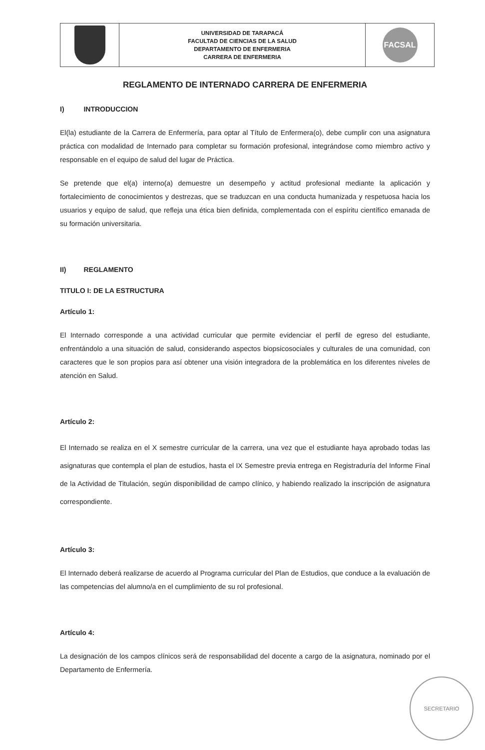| | UNIVERSIDAD DE TARAPACÁ FACULTAD DE CIENCIAS DE LA SALUD DEPARTAMENTO DE ENFERMERIA CARRERA DE ENFERMERIA | FACSAL |
REGLAMENTO DE INTERNADO CARRERA DE ENFERMERIA
I) INTRODUCCION
El(la) estudiante de la Carrera de Enfermería, para optar al Título de Enfermera(o), debe cumplir con una asignatura práctica con modalidad de Internado para completar su formación profesional, integrándose como miembro activo y responsable en el equipo de salud del lugar de Práctica.
Se pretende que el(a) interno(a) demuestre un desempeño y actitud profesional mediante la aplicación y fortalecimiento de conocimientos y destrezas, que se traduzcan en una conducta humanizada y respetuosa hacia los usuarios y equipo de salud, que refleja una ética bien definida, complementada con el espíritu científico emanada de su formación universitaria.
II) REGLAMENTO
TITULO I: DE LA ESTRUCTURA
Artículo 1:
El Internado corresponde a una actividad curricular que permite evidenciar el perfil de egreso del estudiante, enfrentándolo a una situación de salud, considerando aspectos biopsicosociales y culturales de una comunidad, con caracteres que le son propios para así obtener una visión integradora de la problemática en los diferentes niveles de atención en Salud.
Artículo 2:
El Internado se realiza en el X semestre curricular de la carrera, una vez que el estudiante haya aprobado todas las asignaturas que contempla el plan de estudios, hasta el IX Semestre previa entrega en Registraduría del Informe Final de la Actividad de Titulación, según disponibilidad de campo clínico, y habiendo realizado la inscripción de asignatura correspondiente.
Artículo 3:
El Internado deberá realizarse de acuerdo al Programa curricular del Plan de Estudios, que conduce a la evaluación de las competencias del alumno/a en el cumplimiento de su rol profesional.
Artículo 4:
La designación de los campos clínicos será de responsabilidad del docente a cargo de la asignatura, nominado por el Departamento de Enfermería.
SECRETARIO